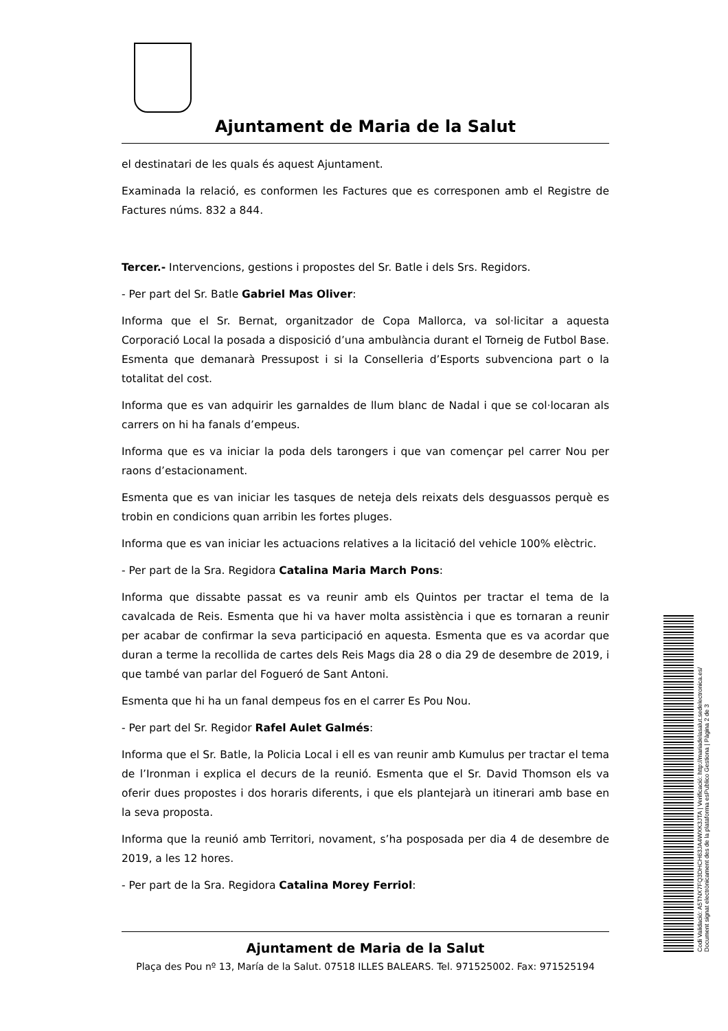Ajuntament de Maria de la Salut
el destinatari de les quals és aquest Ajuntament.
Examinada la relació, es conformen les Factures que es corresponen amb el Registre de Factures núms. 832 a 844.
Tercer.- Intervencions, gestions i propostes del Sr. Batle i dels Srs. Regidors.
- Per part del Sr. Batle Gabriel Mas Oliver:
Informa que el Sr. Bernat, organitzador de Copa Mallorca, va sol·licitar a aquesta Corporació Local la posada a disposició d’una ambulància durant el Torneig de Futbol Base. Esmenta que demanarà Pressupost i si la Conselleria d’Esports subvenciona part o la totalitat del cost.
Informa que es van adquirir les garnaldes de llum blanc de Nadal i que se col·locaran als carrers on hi ha fanals d’empeus.
Informa que es va iniciar la poda dels tarongers i que van començar pel carrer Nou per raons d’estacionament.
Esmenta que es van iniciar les tasques de neteja dels reixats dels desguassos perquè es trobin en condicions quan arribin les fortes pluges.
Informa que es van iniciar les actuacions relatives a la licitació del vehicle 100% elèctric.
- Per part de la Sra. Regidora Catalina Maria March Pons:
Informa que dissabte passat es va reunir amb els Quintos per tractar el tema de la cavalcada de Reis. Esmenta que hi va haver molta assistència i que es tornaran a reunir per acabar de confirmar la seva participació en aquesta. Esmenta que es va acordar que duran a terme la recollida de cartes dels Reis Mags dia 28 o dia 29 de desembre de 2019, i que també van parlar del Fogueró de Sant Antoni.
Esmenta que hi ha un fanal dempeus fos en el carrer Es Pou Nou.
- Per part del Sr. Regidor Rafel Aulet Galmés:
Informa que el Sr. Batle, la Policia Local i ell es van reunir amb Kumulus per tractar el tema de l’Ironman i explica el decurs de la reunió. Esmenta que el Sr. David Thomson els va oferir dues propostes i dos horaris diferents, i que els plantejarà un itinerari amb base en la seva proposta.
Informa que la reunió amb Territori, novament, s’ha posposada per dia 4 de desembre de 2019, a les 12 hores.
- Per part de la Sra. Regidora Catalina Morey Ferriol:
Ajuntament de Maria de la Salut
Plaça des Pou nº 13, María de la Salut. 07518 ILLES BALEARS. Tel. 971525002. Fax: 971525194
Codi Validació: A5TNX7FQ3DHCH63JA4WXK3JTA | Verificació: http://mariadelasalut.sedelectronica.es/
Document signat electrònicament des de la plataforma esPublico Gestiona | Pàgina 2 de 3